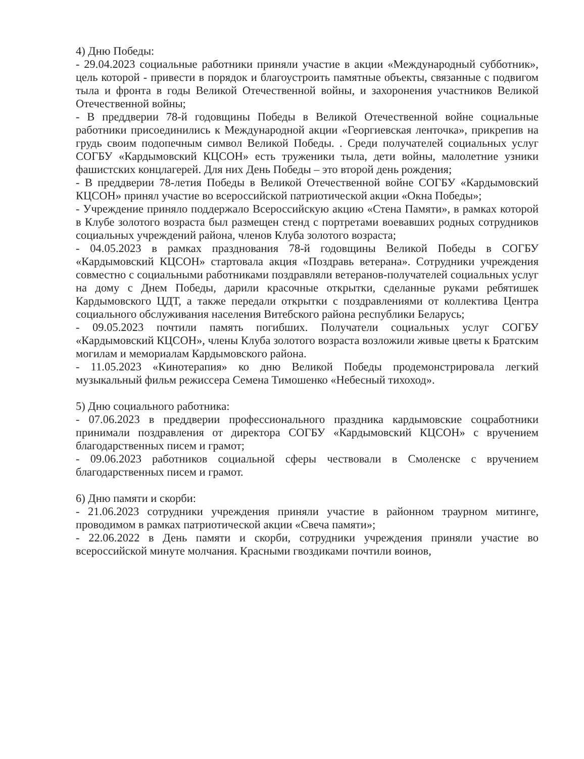4) Дню Победы:
- 29.04.2023 социальные работники приняли участие в акции «Международный субботник», цель которой - привести в порядок и благоустроить памятные объекты, связанные с подвигом тыла и фронта в годы Великой Отечественной войны, и захоронения участников Великой Отечественной войны;
- В преддверии 78-й годовщины Победы в Великой Отечественной войне социальные работники присоединились к Международной акции «Георгиевская ленточка», прикрепив на грудь своим подопечным символ Великой Победы. . Среди получателей социальных услуг СОГБУ «Кардымовский КЦСОН» есть труженики тыла, дети войны, малолетние узники фашистских концлагерей. Для них День Победы – это второй день рождения;
- В преддверии 78-летия Победы в Великой Отечественной войне СОГБУ «Кардымовский КЦСОН» принял участие во всероссийской патриотической акции «Окна Победы»;
- Учреждение приняло поддержало Всероссийскую акцию «Стена Памяти», в рамках которой в Клубе золотого возраста был размещен стенд с портретами воевавших родных сотрудников социальных учреждений района, членов Клуба золотого возраста;
- 04.05.2023 в рамках празднования 78-й годовщины Великой Победы в СОГБУ «Кардымовский КЦСОН» стартовала акция «Поздравь ветерана». Сотрудники учреждения совместно с социальными работниками поздравляли ветеранов-получателей социальных услуг на дому с Днем Победы, дарили красочные открытки, сделанные руками ребятишек Кардымовского ЦДТ, а также передали открытки с поздравлениями от коллектива Центра социального обслуживания населения Витебского района республики Беларусь;
- 09.05.2023 почтили память погибших. Получатели социальных услуг СОГБУ «Кардымовский КЦСОН», члены Клуба золотого возраста возложили живые цветы к Братским могилам и мемориалам Кардымовского района.
- 11.05.2023 «Кинотерапия» ко дню Великой Победы продемонстрировала легкий музыкальный фильм режиссера Семена Тимошенко «Небесный тихоход».
5) Дню социального работника:
- 07.06.2023 в преддверии профессионального праздника кардымовские соцработники принимали поздравления от директора СОГБУ «Кардымовский КЦСОН» с вручением благодарственных писем и грамот;
- 09.06.2023 работников социальной сферы чествовали в Смоленске с вручением благодарственных писем и грамот.
6) Дню памяти и скорби:
- 21.06.2023 сотрудники учреждения приняли участие в районном траурном митинге, проводимом в рамках патриотической акции «Свеча памяти»;
- 22.06.2022 в День памяти и скорби, сотрудники учреждения приняли участие во всероссийской минуте молчания. Красными гвоздиками почтили воинов,